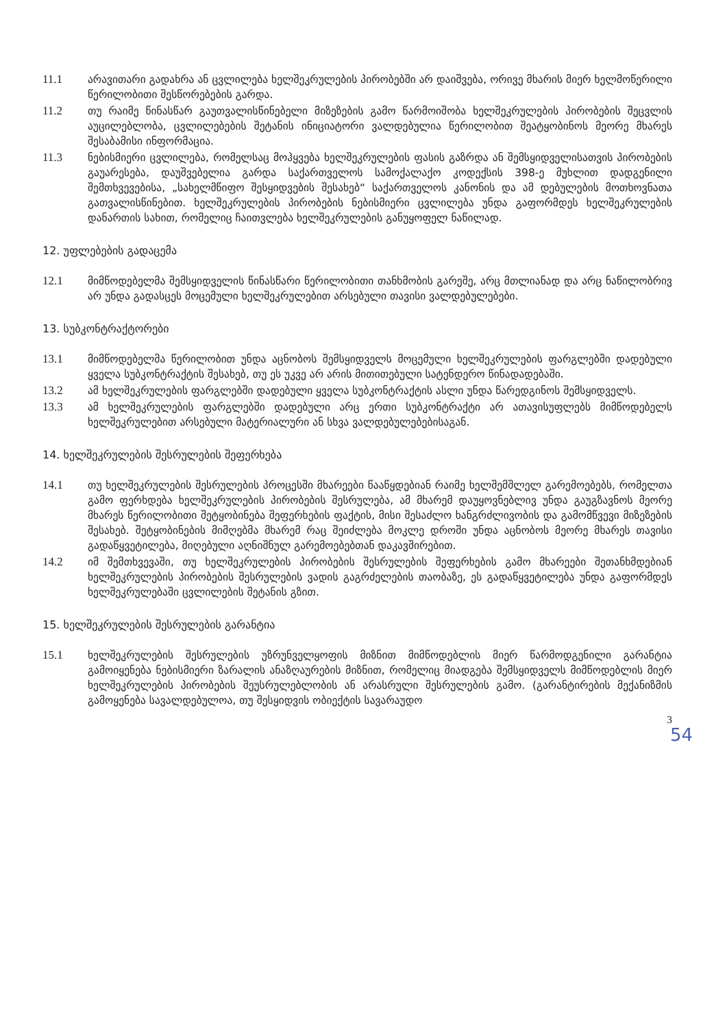11.1 არავითარი გადახრა ან ცვლილება ხელშეკრულების პირობებში არ დაიშვება, ორივე მხარის მიერ ხელმოწერილი წერილობითი შესწორებების გარდა.
11.2 თუ რაიმე წინასწარ გაუთვალისწინებელი მიზეზების გამო წარმოიშობა ხელშეკრულების პირობების შეცვლის აუცილებლობა, ცვლილებების შეტანის ინიციატორი ვალდებულია წერილობით შეატყობინოს მეორე მხარეს შესაბამისი ინფორმაცია.
11.3 ნებისმიერი ცვლილება, რომელსაც მოჰყვება ხელშეკრულების ფასის გაზრდა ან შემსყიდველისათვის პირობების გაუარესება, დაუშვებელია გარდა საქართველოს სამოქალაქო კოდექსის 398-ე მუხლით დადგენილი შემთხვევებისა, „სახელმწიფო შესყიდვების შესახებ“ საქართველოს კანონის და ამ დებულების მოთხოვნათა გათვალისწინებით. ხელშეკრულების პირობების ნებისმიერი ცვლილება უნდა გაფორმდეს ხელშეკრულების დანართის სახით, რომელიც ჩაითვლება ხელშეკრულების განუყოფელ ნაწილად.
12. უფლებების გადაცემა
12.1 მიმწოდებელმა შემსყიდველის წინასწარი წერილობითი თანხმობის გარეშე, არც მთლიანად და არც ნაწილობრივ არ უნდა გადასცეს მოცემული ხელშეკრულებით არსებული თავისი ვალდებულებები.
13. სუბკონტრაქტორები
13.1 მიმწოდებელმა წერილობით უნდა აცნობოს შემსყიდველს მოცემული ხელშეკრულების ფარგლებში დადებული ყველა სუბკონტრაქტის შესახებ, თუ ეს უკვე არ არის მითითებული სატენდერო წინადადებაში.
13.2 ამ ხელშეკრულების ფარგლებში დადებული ყველა სუბკონტრაქტის ასლი უნდა წარედგინოს შემსყიდველს.
13.3 ამ ხელშეკრულების ფარგლებში დადებული არც ერთი სუბკონტრაქტი არ ათავისუფლებს მიმწოდებელს ხელშეკრულებით არსებული მატერიალური ან სხვა ვალდებულებებისაგან.
14. ხელშეკრულების შესრულების შეფერხება
14.1 თუ ხელშეკრულების შესრულების პროცესში მხარეები წააწყდებიან რაიმე ხელშემშლელ გარემოებებს, რომელთა გამო ფერხდება ხელშეკრულების პირობების შესრულება, ამ მხარემ დაუყოვნებლივ უნდა გაუგზავნოს მეორე მხარეს წერილობითი შეტყობინება შეფერხების ფაქტის, მისი შესაძლო ხანგრძლივობის და გამომწვევი მიზეზების შესახებ. შეტყობინების მიმღებმა მხარემ რაც შეიძლება მოკლე დროში უნდა აცნობოს მეორე მხარეს თავისი გადაწყვეტილება, მიღებული აღნიშნულ გარემოებებთან დაკავშირებით.
14.2 იმ შემთხვევაში, თუ ხელშეკრულების პირობების შესრულების შეფერხების გამო მხარეები შეთანხმდებიან ხელშეკრულების პირობების შესრულების ვადის გაგრძელების თაობაზე, ეს გადაწყვეტილება უნდა გაფორმდეს ხელშეკრულებაში ცვლილების შეტანის გზით.
15. ხელშეკრულების შესრულების გარანტია
15.1 ხელშეკრულების შესრულების უზრუნველყოფის მიზნით მიმწოდებლის მიერ წარმოდგენილი გარანტია გამოიყენება ნებისმიერი ზარალის ანაზღაურების მიზნით, რომელიც მიადგება შემსყიდველს მიმწოდებლის მიერ ხელშეკრულების პირობების შეუსრულებლობის ან არასრული შესრულების გამო. (გარანტირების მექანიზმის გამოყენება სავალდებულოა, თუ შესყიდვის ობიექტის სავარაუდო
3
54